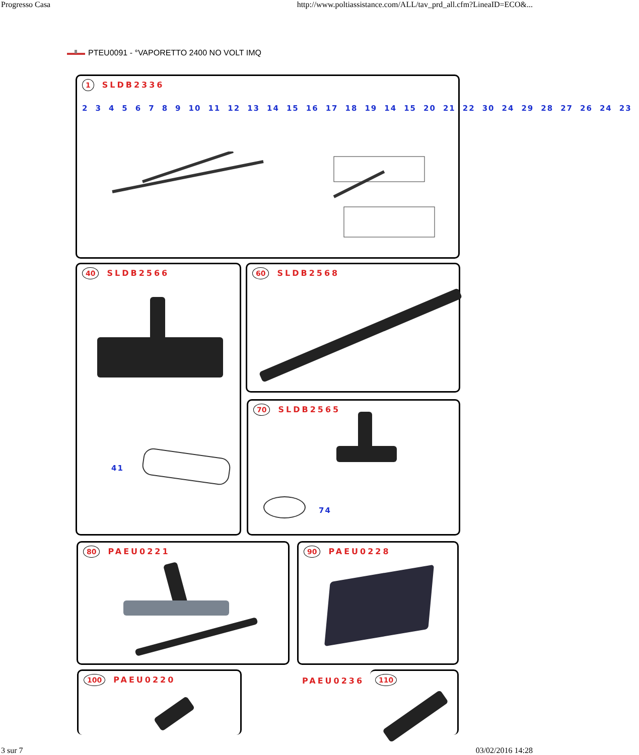Progresso Casa http://www.poltiassistance.com/ALL/tav_prd_all.cfm?LineaID=ECO&...
PTEU0091 - °VAPORETTO 2400 NO VOLT IMQ
1 SLDB2336
23456789 10 11 12 13 14 15 16 17 18 19 14 15 20 21 22 30 24 29 28 27 26 24 23
40 SLDB2566
41
60 SLDB2568
70 SLDB2565
74
80 PAEU0221 90 PAEU0228
100 PAEU0220
PAEU0236
110
3 sur 7 03/02/2016 14:28